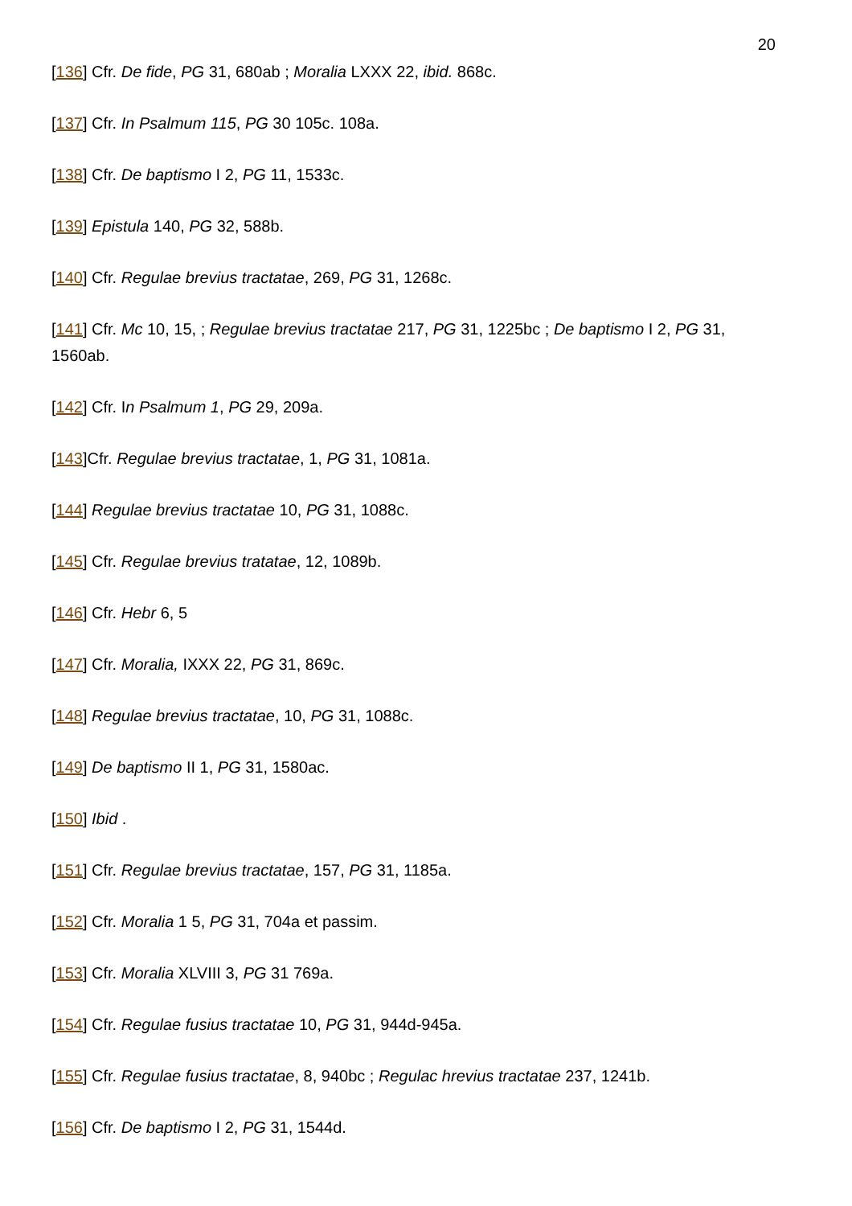20
[136] Cfr. De fide, PG 31, 680ab ; Moralia LXXX 22, ibid. 868c.
[137] Cfr. In Psalmum 115, PG 30 105c. 108a.
[138] Cfr. De baptismo I 2, PG 11, 1533c.
[139] Epistula 140, PG 32, 588b.
[140] Cfr. Regulae brevius tractatae, 269, PG 31, 1268c.
[141] Cfr. Mc 10, 15, ; Regulae brevius tractatae 217, PG 31, 1225bc ; De baptismo I 2, PG 31, 1560ab.
[142] Cfr. In Psalmum 1, PG 29, 209a.
[143]Cfr. Regulae brevius tractatae, 1, PG 31, 1081a.
[144] Regulae brevius tractatae 10, PG 31, 1088c.
[145] Cfr. Regulae brevius tratatae, 12, 1089b.
[146] Cfr. Hebr 6, 5
[147] Cfr. Moralia, IXXX 22, PG 31, 869c.
[148] Regulae brevius tractatae, 10, PG 31, 1088c.
[149] De baptismo II 1, PG 31, 1580ac.
[150] Ibid .
[151] Cfr. Regulae brevius tractatae, 157, PG 31, 1185a.
[152] Cfr. Moralia 1 5, PG 31, 704a et passim.
[153] Cfr. Moralia XLVIII 3, PG 31 769a.
[154] Cfr. Regulae fusius tractatae 10, PG 31, 944d-945a.
[155] Cfr. Regulae fusius tractatae, 8, 940bc ; Regulac hrevius tractatae 237, 1241b.
[156] Cfr. De baptismo I 2, PG 31, 1544d.